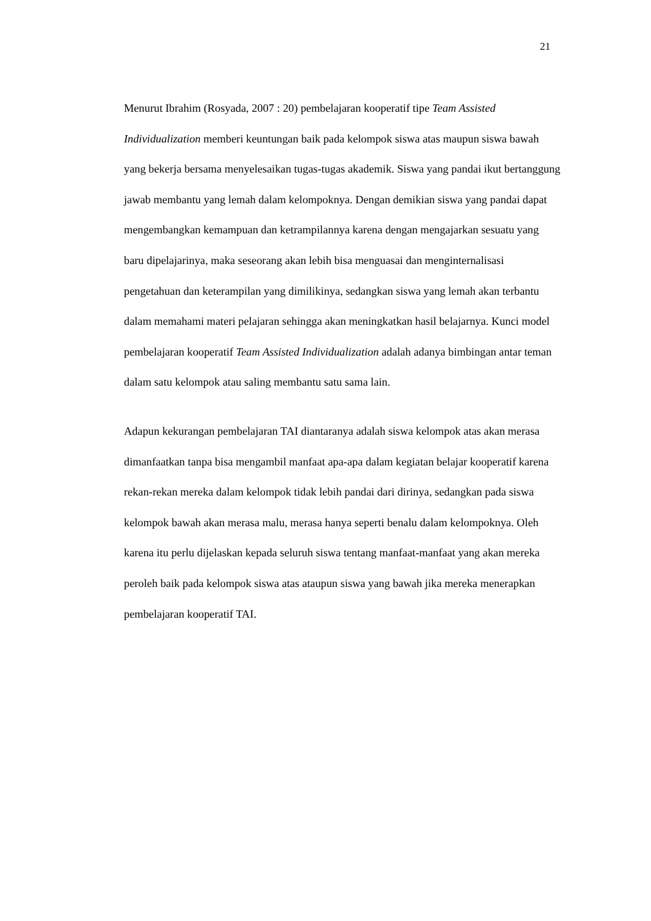21
Menurut Ibrahim (Rosyada, 2007 : 20) pembelajaran kooperatif tipe Team Assisted Individualization memberi keuntungan baik pada kelompok siswa atas maupun siswa bawah yang bekerja bersama menyelesaikan tugas-tugas akademik. Siswa yang pandai ikut bertanggung jawab membantu yang lemah dalam kelompoknya. Dengan demikian siswa yang pandai dapat mengembangkan kemampuan dan ketrampilannya karena dengan mengajarkan sesuatu yang baru dipelajarinya, maka seseorang akan lebih bisa menguasai dan menginternalisasi pengetahuan dan keterampilan yang dimilikinya, sedangkan siswa yang lemah akan terbantu dalam memahami materi pelajaran sehingga akan meningkatkan hasil belajarnya. Kunci model pembelajaran kooperatif Team Assisted Individualization adalah adanya bimbingan antar teman dalam satu kelompok atau saling membantu satu sama lain.
Adapun kekurangan pembelajaran TAI diantaranya adalah siswa kelompok atas akan merasa dimanfaatkan tanpa bisa mengambil manfaat apa-apa dalam kegiatan belajar kooperatif karena rekan-rekan mereka dalam kelompok tidak lebih pandai dari dirinya, sedangkan pada siswa kelompok bawah akan merasa malu, merasa hanya seperti benalu dalam kelompoknya. Oleh karena itu perlu dijelaskan kepada seluruh siswa tentang manfaat-manfaat yang akan mereka peroleh baik pada kelompok siswa atas ataupun siswa yang bawah jika mereka menerapkan pembelajaran kooperatif TAI.